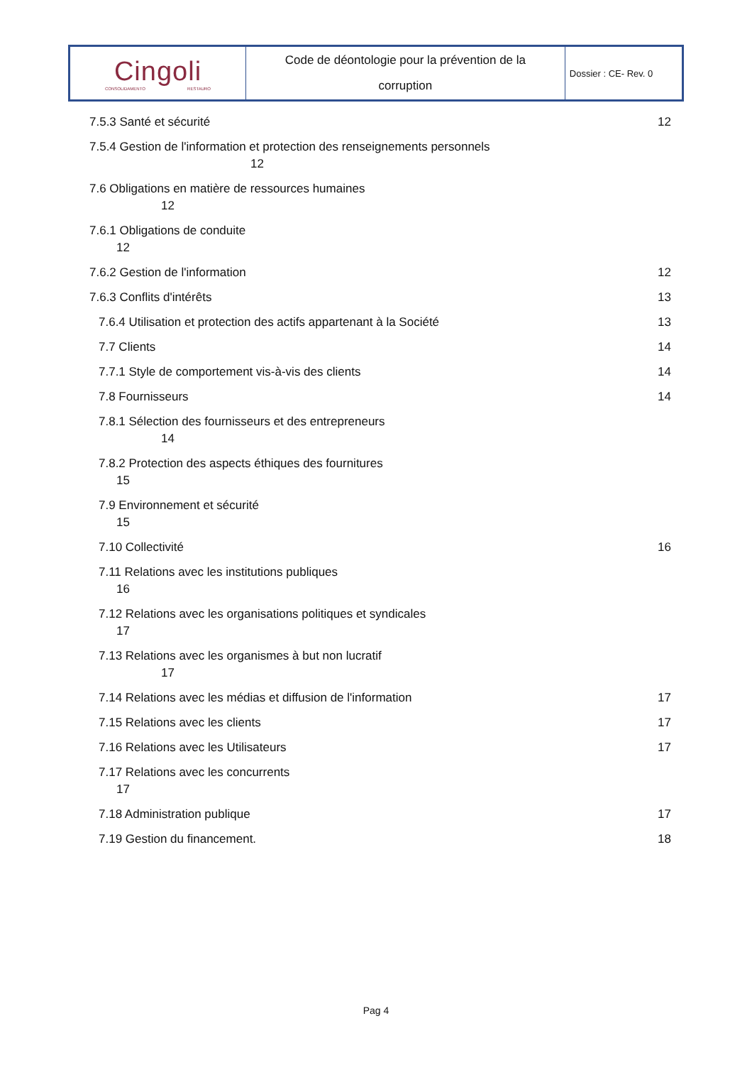| Cingoli CONSOLIDAMENTO RESTAURO | Code de déontologie pour la prévention de la corruption | Dossier : CE- Rev. 0 |
7.5.3 Santé et sécurité 12
7.5.4 Gestion de l'information et protection des renseignements personnels
12
7.6 Obligations en matière de ressources humaines
12
7.6.1 Obligations de conduite
12
7.6.2 Gestion de l'information 12
7.6.3 Conflits d'intérêts 13
7.6.4 Utilisation et protection des actifs appartenant à la Société 13
7.7 Clients 14
7.7.1 Style de comportement vis-à-vis des clients 14
7.8 Fournisseurs 14
7.8.1 Sélection des fournisseurs et des entrepreneurs
14
7.8.2 Protection des aspects éthiques des fournitures
15
7.9 Environnement et sécurité
15
7.10 Collectivité 16
7.11 Relations avec les institutions publiques
16
7.12 Relations avec les organisations politiques et syndicales
17
7.13 Relations avec les organismes à but non lucratif
17
7.14 Relations avec les médias et diffusion de l'information 17
7.15 Relations avec les clients 17
7.16 Relations avec les Utilisateurs 17
7.17 Relations avec les concurrents
17
7.18 Administration publique 17
7.19 Gestion du financement. 18
Pag 4